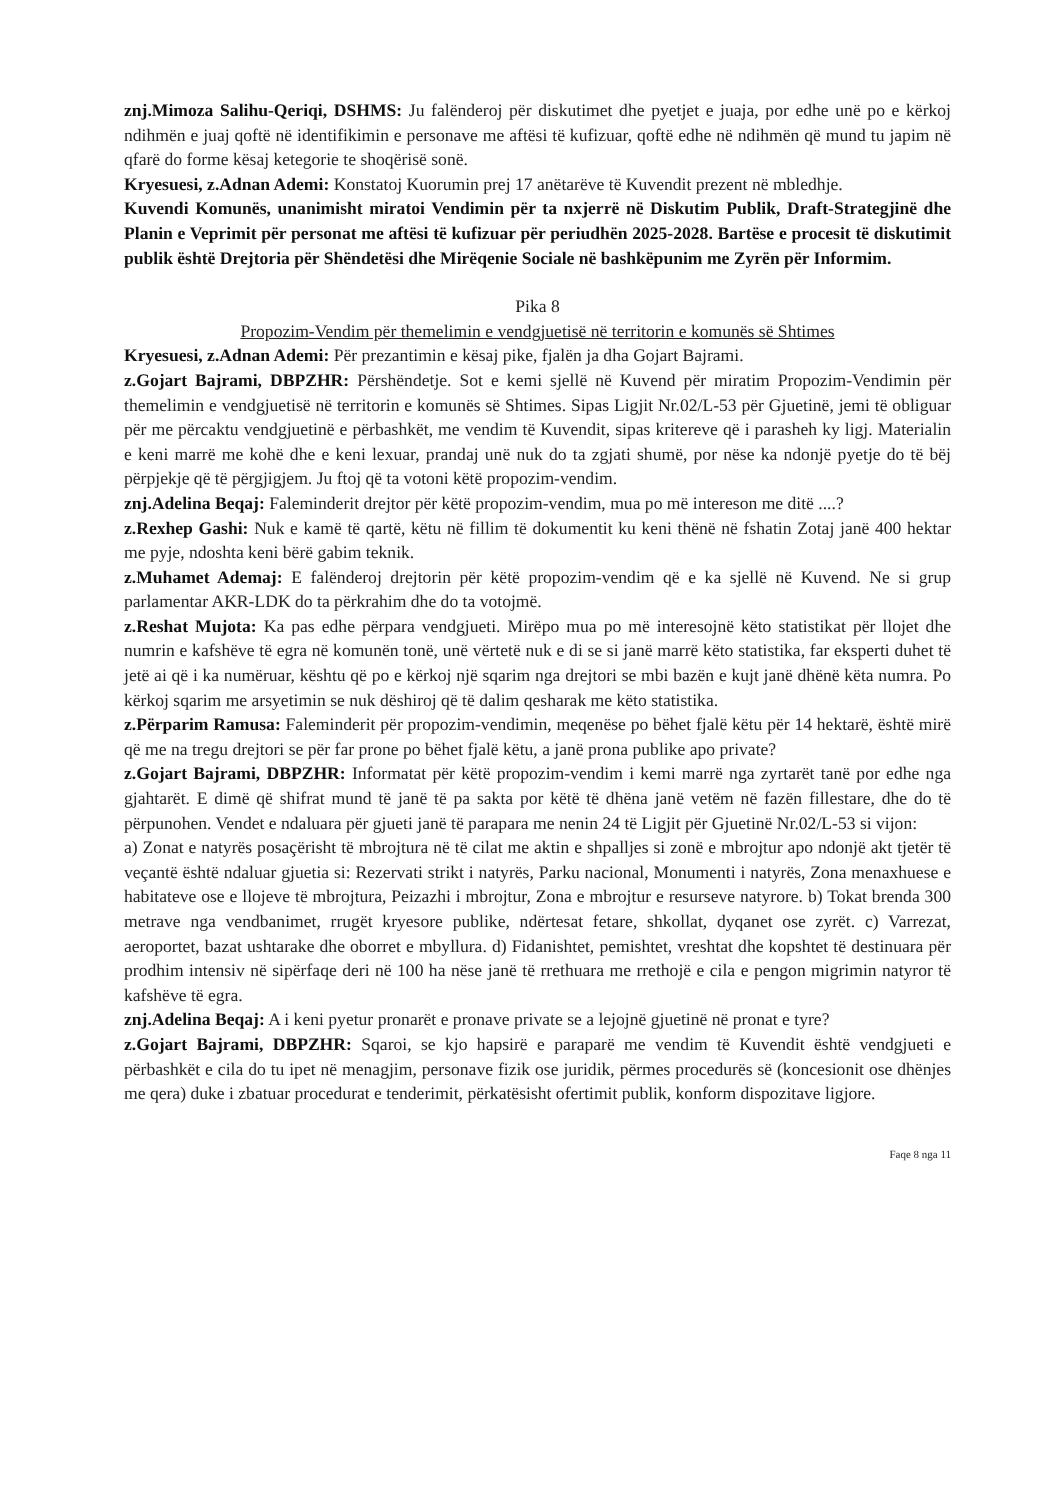znj.Mimoza Salihu-Qeriqi, DSHMS: Ju falënderoj për diskutimet dhe pyetjet e juaja, por edhe unë po e kërkoj ndihmën e juaj qoftë në identifikimin e personave me aftësi të kufizuar, qoftë edhe në ndihmën që mund tu japim në qfarë do forme kësaj ketegorie te shoqërisë sonë.
Kryesuesi, z.Adnan Ademi: Konstatoj Kuorumin prej 17 anëtarëve të Kuvendit prezent në mbledhje.
Kuvendi Komunës, unanimisht miratoi Vendimin për ta nxjerrë në Diskutim Publik, Draft-Strategjinë dhe Planin e Veprimit për personat me aftësi të kufizuar për periudhën 2025-2028. Bartëse e procesit të diskutimit publik është Drejtoria për Shëndetësi dhe Mirëqenie Sociale në bashkëpunim me Zyrën për Informim.
Pika 8
Propozim-Vendim për themelimin e vendgjuetisë në territorin e komunës së Shtimes
Kryesuesi, z.Adnan Ademi: Për prezantimin e kësaj pike, fjalën ja dha Gojart Bajrami.
z.Gojart Bajrami, DBPZHR: Përshëndetje. Sot e kemi sjellë në Kuvend për miratim Propozim-Vendimin për themelimin e vendgjuetisë në territorin e komunës së Shtimes. Sipas Ligjit Nr.02/L-53 për Gjuetinë, jemi të obliguar për me përcaktu vendgjuetinë e përbashkët, me vendim të Kuvendit, sipas kritereve që i parasheh ky ligj. Materialin e keni marrë me kohë dhe e keni lexuar, prandaj unë nuk do ta zgjati shumë, por nëse ka ndonjë pyetje do të bëj përpjekje që të përgjigjem. Ju ftoj që ta votoni këtë propozim-vendim.
znj.Adelina Beqaj: Faleminderit drejtor për këtë propozim-vendim, mua po më intereson me ditë ....?
z.Rexhep Gashi: Nuk e kamë të qartë, këtu në fillim të dokumentit ku keni thënë në fshatin Zotaj janë 400 hektar me pyje, ndoshta keni bërë gabim teknik.
z.Muhamet Ademaj: E falënderoj drejtorin për këtë propozim-vendim që e ka sjellë në Kuvend. Ne si grup parlamentar AKR-LDK do ta përkrahim dhe do ta votojmë.
z.Reshat Mujota: Ka pas edhe përpara vendgjueti. Mirëpo mua po më interesojnë këto statistikat për llojet dhe numrin e kafshëve të egra në komunën tonë, unë vërtetë nuk e di se si janë marrë këto statistika, far eksperti duhet të jetë ai që i ka numëruar, kështu që po e kërkoj një sqarim nga drejtori se mbi bazën e kujt janë dhënë këta numra. Po kërkoj sqarim me arsyetimin se nuk dëshiroj që të dalim qesharak me këto statistika.
z.Përparim Ramusa: Faleminderit për propozim-vendimin, meqenëse po bëhet fjalë këtu për 14 hektarë, është mirë që me na tregu drejtori se për far prone po bëhet fjalë këtu, a janë prona publike apo private?
z.Gojart Bajrami, DBPZHR: Informatat për këtë propozim-vendim i kemi marrë nga zyrtarët tanë por edhe nga gjahtarët. E dimë që shifrat mund të janë të pa sakta por këtë të dhëna janë vetëm në fazën fillestare, dhe do të përpunohen. Vendet e ndaluara për gjueti janë të parapara me nenin 24 të Ligjit për Gjuetinë Nr.02/L-53 si vijon:
a) Zonat e natyrës posaçërisht të mbrojtura në të cilat me aktin e shpalljes si zonë e mbrojtur apo ndonjë akt tjetër të veçantë është ndaluar gjuetia si: Rezervati strikt i natyrës, Parku nacional, Monumenti i natyrës, Zona menaxhuese e habitateve ose e llojeve të mbrojtura, Peizazhi i mbrojtur, Zona e mbrojtur e resurseve natyrore. b) Tokat brenda 300 metrave nga vendbanimet, rrugët kryesore publike, ndërtesat fetare, shkollat, dyqanet ose zyrët. c) Varrezat, aeroportet, bazat ushtarake dhe oborret e mbyllura. d) Fidanishtet, pemishtet, vreshtat dhe kopshtet të destinuara për prodhim intensiv në sipërfaqe deri në 100 ha nëse janë të rrethuara me rrethojë e cila e pengon migrimin natyror të kafshëve të egra.
znj.Adelina Beqaj: A i keni pyetur pronarët e pronave private se a lejojnë gjuetinë në pronat e tyre?
z.Gojart Bajrami, DBPZHR: Sqaroi, se kjo hapsirë e paraparë me vendim të Kuvendit është vendgjueti e përbashkët e cila do tu ipet në menagjim, personave fizik ose juridik, përmes procedurës së (koncesionit ose dhënjes me qera) duke i zbatuar procedurat e tenderimit, përkatësisht ofertimit publik, konform dispozitave ligjore.
Faqe 8 nga 11